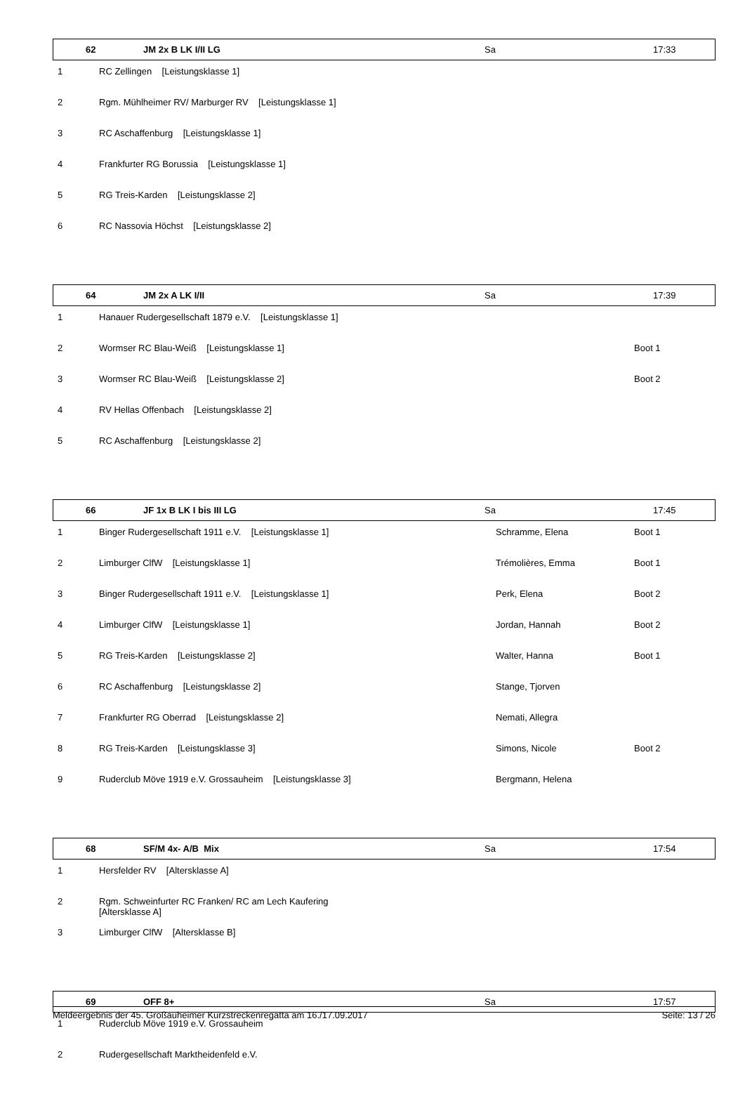| | 62 | JM 2x B LK I/II LG | Sa | 17:33 |
| 1 | RC Zellingen [Leistungsklasse 1] |
| 2 | Rgm. Mühlheimer RV/ Marburger RV [Leistungsklasse 1] |
| 3 | RC Aschaffenburg [Leistungsklasse 1] |
| 4 | Frankfurter RG Borussia [Leistungsklasse 1] |
| 5 | RG Treis-Karden [Leistungsklasse 2] |
| 6 | RC Nassovia Höchst [Leistungsklasse 2] |
| | 64 | JM 2x A LK I/II | Sa | 17:39 |
| 1 | Hanauer Rudergesellschaft 1879 e.V. [Leistungsklasse 1] | | |
| 2 | Wormser RC Blau-Weiß [Leistungsklasse 1] | | Boot 1 |
| 3 | Wormser RC Blau-Weiß [Leistungsklasse 2] | | Boot 2 |
| 4 | RV Hellas Offenbach [Leistungsklasse 2] | | |
| 5 | RC Aschaffenburg [Leistungsklasse 2] | | |
| | 66 | JF 1x B LK I bis III LG | Sa | 17:45 |
| 1 | Binger Rudergesellschaft 1911 e.V. [Leistungsklasse 1] | Schramme, Elena | Boot 1 |
| 2 | Limburger ClfW [Leistungsklasse 1] | Trémolières, Emma | Boot 1 |
| 3 | Binger Rudergesellschaft 1911 e.V. [Leistungsklasse 1] | Perk, Elena | Boot 2 |
| 4 | Limburger ClfW [Leistungsklasse 1] | Jordan, Hannah | Boot 2 |
| 5 | RG Treis-Karden [Leistungsklasse 2] | Walter, Hanna | Boot 1 |
| 6 | RC Aschaffenburg [Leistungsklasse 2] | Stange, Tjorven | |
| 7 | Frankfurter RG Oberrad [Leistungsklasse 2] | Nemati, Allegra | |
| 8 | RG Treis-Karden [Leistungsklasse 3] | Simons, Nicole | Boot 2 |
| 9 | Ruderclub Möve 1919 e.V. Grossauheim [Leistungsklasse 3] | Bergmann, Helena | |
| | 68 | SF/M 4x- A/B Mix | Sa | 17:54 |
| 1 | Hersfelder RV [Altersklasse A] |
| 2 | Rgm. Schweinfurter RC Franken/ RC am Lech Kaufering [Altersklasse A] |
| 3 | Limburger ClfW [Altersklasse B] |
| | 69 | OFF 8+ | Sa | 17:57 |
| 1 | Ruderclub Möve 1919 e.V. Grossauheim |
| 2 | Rudergesellschaft Marktheidenfeld e.V. |
Meldeergebnis der 45. Großauheimer Kurzstreckenregatta am 16./17.09.2017 Seite: 13 / 26